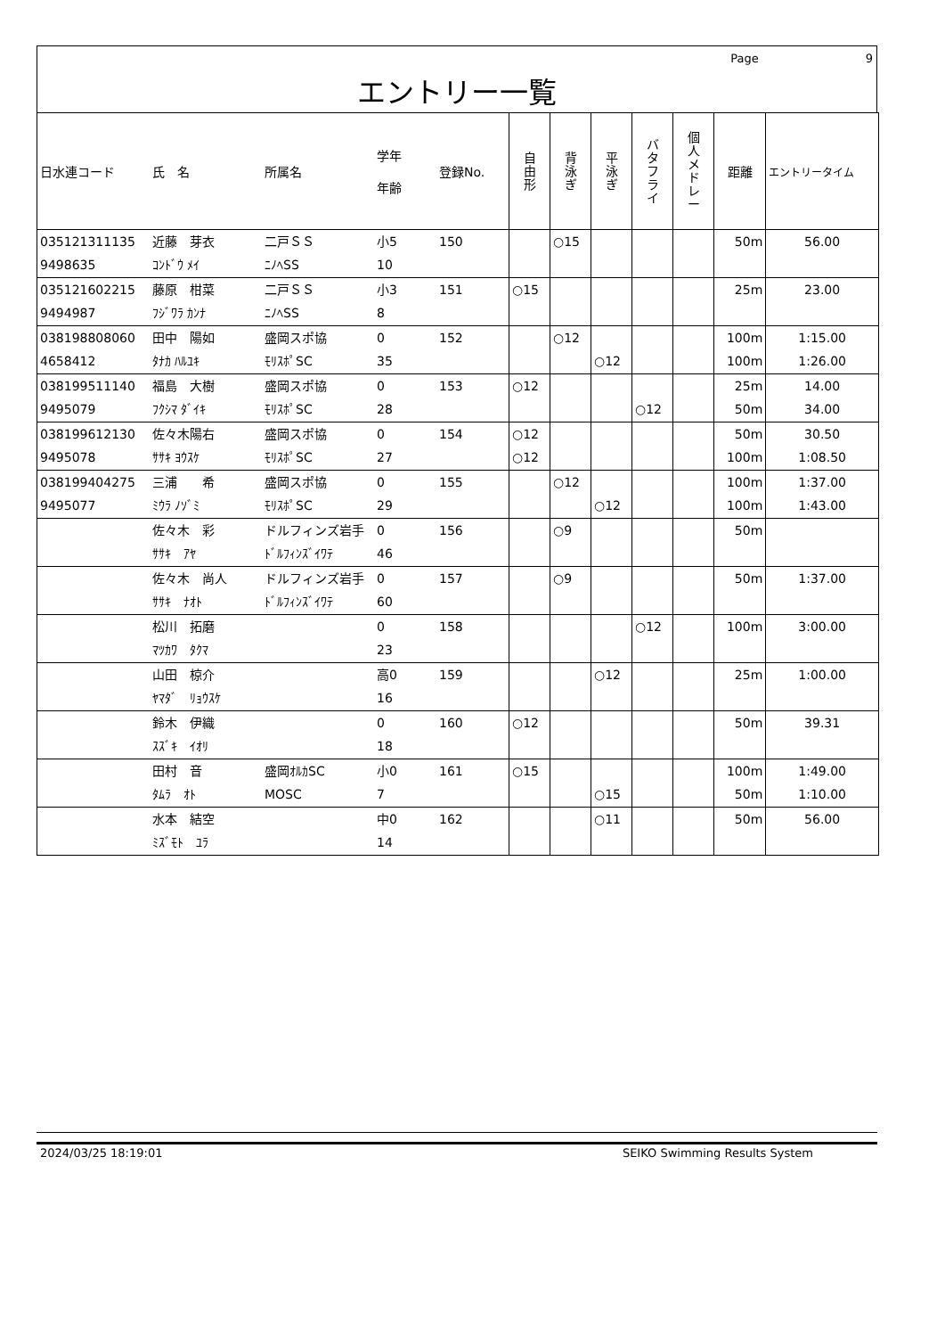Page 9
エントリー一覧
| 日水連コード | 氏 名 | 所属名 | 学年 年齢 | 登録No. | 自 由 形 | 背 泳 ぎ | 平 泳 ぎ | バ タ フ ラ イ | 個 人 メ ド レ ー | 距離 | エントリータイム |
| --- | --- | --- | --- | --- | --- | --- | --- | --- | --- | --- | --- |
| 035121311135 9498635 | 近藤 芽衣 ｺﾝﾄﾞｳ ﾒｲ | 二戸ＳＳ ﾆﾉﾍSS | 小5 10 | 150 | | ○15 | | | | 50m | 56.00 |
| 035121602215 9494987 | 藤原 柑菜 ﾌｼﾞﾜﾗ ｶﾝﾅ | 二戸ＳＳ ﾆﾉﾍSS | 小3 8 | 151 | ○15 | | | | | 25m | 23.00 |
| 038198808060 4658412 | 田中 陽如 ﾀﾅｶ ﾊﾙﾕｷ | 盛岡スポ協 ﾓﾘｽﾎﾟSC | 0 35 | 152 | | ○12 | ○12 | | | 100m 100m | 1:15.00 1:26.00 |
| 038199511140 9495079 | 福島 大樹 ﾌｸｼﾏ ﾀﾞｲｷ | 盛岡スポ協 ﾓﾘｽﾎﾟSC | 0 28 | 153 | ○12 | | | ○12 | | 25m 50m | 14.00 34.00 |
| 038199612130 9495078 | 佐々木陽右 ｻｻｷ ﾖｳｽｹ | 盛岡スポ協 ﾓﾘｽﾎﾟSC | 0 27 | 154 | ○12 ○12 | | | | | 50m 100m | 30.50 1:08.50 |
| 038199404275 9495077 | 三浦 希 ﾐｳﾗ ﾉｿﾞﾐ | 盛岡スポ協 ﾓﾘｽﾎﾟSC | 0 29 | 155 | | ○12 | ○12 | | | 100m 100m | 1:37.00 1:43.00 |
| | 佐々木 彩 ｻｻｷ ｱﾔ | ドルフィンズ岩手 ﾄﾞﾙﾌｨﾝｽﾞｲﾜﾃ | 0 46 | 156 | | ○9 | | | | 50m | |
| | 佐々木 尚人 ｻｻｷ ﾅｵﾄ | ドルフィンズ岩手 ﾄﾞﾙﾌｨﾝｽﾞｲﾜﾃ | 0 60 | 157 | | ○9 | | | | 50m | 1:37.00 |
| | 松川 拓磨 ﾏﾂｶﾜ ﾀｸﾏ | | 0 23 | 158 | | | | ○12 | | 100m | 3:00.00 |
| | 山田 椋介 ﾔﾏﾀﾞ ﾘｮｳｽｹ | | 高0 16 | 159 | | | ○12 | | | 25m | 1:00.00 |
| | 鈴木 伊織 ｽｽﾞｷ ｲｵﾘ | | 0 18 | 160 | ○12 | | | | | 50m | 39.31 |
| | 田村 音 ﾀﾑﾗ ｵﾄ | 盛岡ｵﾙｶSC MOSC | 小0 7 | 161 | ○15 | | ○15 | | | 100m 50m | 1:49.00 1:10.00 |
| | 水本 結空 ﾐｽﾞﾓﾄ ﾕﾗ | | 中0 14 | 162 | | | ○11 | | | 50m | 56.00 |
2024/03/25 18:19:01 SEIKO Swimming Results System